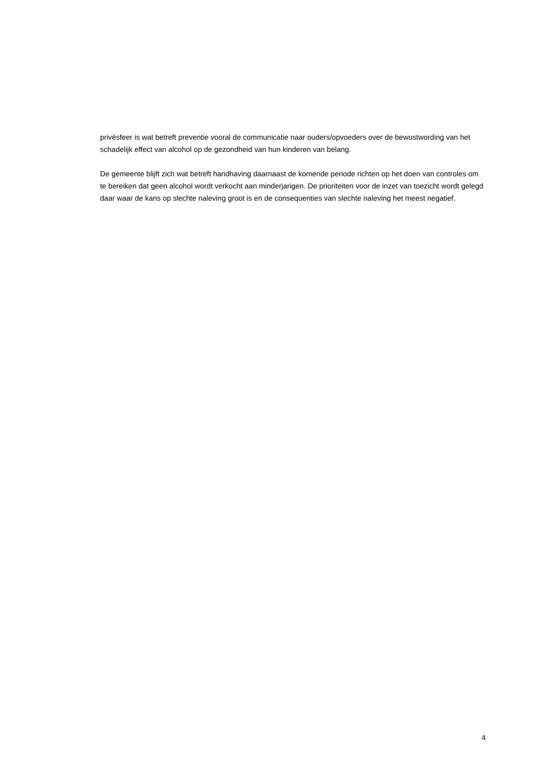privésfeer is wat betreft preventie vooral de communicatie naar ouders/opvoeders over de bewustwording van het schadelijk effect van alcohol op de gezondheid van hun kinderen van belang.
De gemeente blijft zich wat betreft handhaving daarnaast de komende periode richten op het doen van controles om te bereiken dat geen alcohol wordt verkocht aan minderjarigen. De prioriteiten voor de inzet van toezicht wordt gelegd daar waar de kans op slechte naleving groot is en de consequenties van slechte naleving het meest negatief.
4